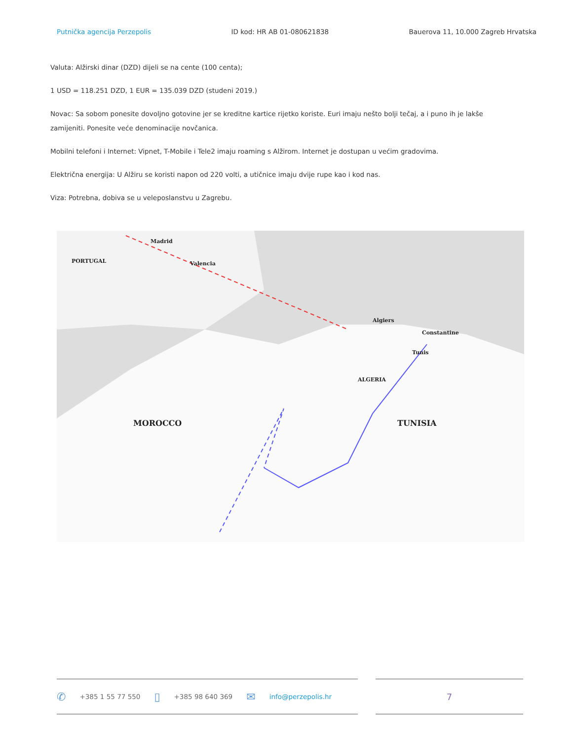Putnička agencija Perzepolis ID kod: HR AB 01-080621838 Bauerova 11, 10.000 Zagreb Hrvatska
Valuta: Alžirski dinar (DZD) dijeli se na cente (100 centa);
1 USD = 118.251 DZD, 1 EUR = 135.039 DZD (studeni 2019.)
Novac: Sa sobom ponesite dovoljno gotovine jer se kreditne kartice rijetko koriste. Euri imaju nešto bolji tečaj, a i puno ih je lakše zamijeniti. Ponesite veće denominacije novčanica.
Mobilni telefoni i Internet: Vipnet, T-Mobile i Tele2 imaju roaming s Alžirom. Internet je dostupan u većim gradovima.
Električna energija: U Alžiru se koristi napon od 220 volti, a utičnice imaju dvije rupe kao i kod nas.
Viza: Potrebna, dobiva se u veleposlanstvu u Zagrebu.
Madrid
PORTUGAL Valencia
Algiers
ALGERIA
MOROCCO TUNISIA
Constantine
Tunis
✆ +385 1 55 77 550 ▯ +385 98 640 369 ✉ info@perzepolis.hr
7